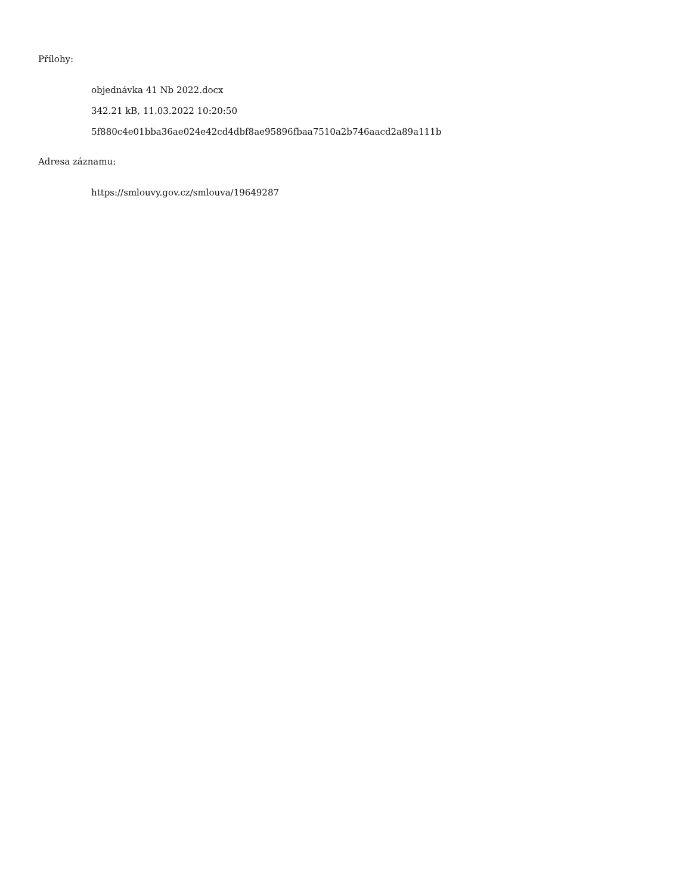Přílohy:
objednávka 41 Nb 2022.docx
342.21 kB, 11.03.2022 10:20:50
5f880c4e01bba36ae024e42cd4dbf8ae95896fbaa7510a2b746aacd2a89a111b
Adresa záznamu:
https://smlouvy.gov.cz/smlouva/19649287